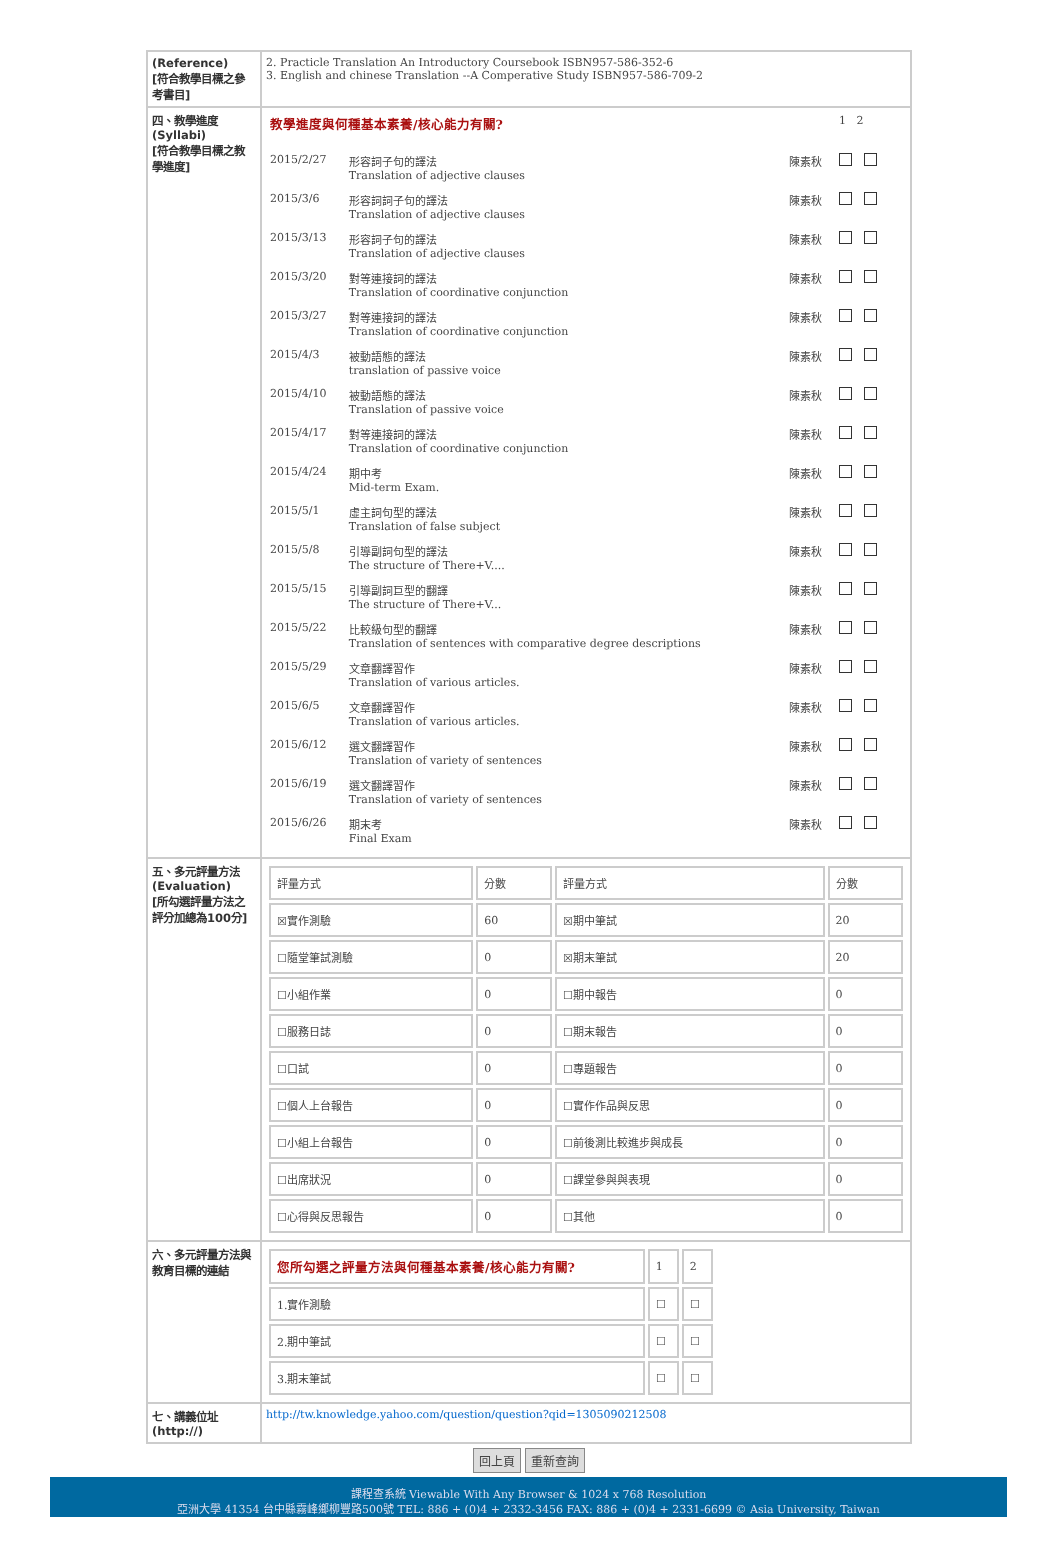| (Reference) [符合教學目標之參考書目] | 2. Practicle Translation An Introductory Coursebook ISBN957-586-352-6 3. English and chinese Translation --A Comperative Study ISBN957-586-709-2 |
| 四、教學進度 (Syllabi) [符合教學目標之教學進度] | / 教學進度與何種基本素養/核心能力有關? / / / 1 2 / / 2015/2/27 / 形容詞子句的譯法 Translation of adjective clauses / 陳素秋 / / / 2015/3/6 / 形容詞詞子句的譯法 Translation of adjective clauses / 陳素秋 / / / 2015/3/13 / 形容詞子句的譯法 Translation of adjective clauses / 陳素秋 / / / 2015/3/20 / 對等連接詞的譯法 Translation of coordinative conjunction / 陳素秋 / / / 2015/3/27 / 對等連接詞的譯法 Translation of coordinative conjunction / 陳素秋 / / / 2015/4/3 / 被動語態的譯法 translation of passive voice / 陳素秋 / / / 2015/4/10 / 被動語態的譯法 Translation of passive voice / 陳素秋 / / / 2015/4/17 / 對等連接詞的譯法 Translation of coordinative conjunction / 陳素秋 / / / 2015/4/24 / 期中考 Mid-term Exam. / 陳素秋 / / / 2015/5/1 / 虛主詞句型的譯法 Translation of false subject / 陳素秋 / / / 2015/5/8 / 引導副詞句型的譯法 The structure of There+V.... / 陳素秋 / / / 2015/5/15 / 引導副詞巨型的翻譯 The structure of There+V... / 陳素秋 / / / 2015/5/22 / 比較級句型的翻譯 Translation of sentences with comparative degree descriptions / 陳素秋 / / / 2015/5/29 / 文章翻譯習作 Translation of various articles. / 陳素秋 / / / 2015/6/5 / 文章翻譯習作 Translation of various articles. / 陳素秋 / / / 2015/6/12 / 選文翻譯習作 Translation of variety of sentences / 陳素秋 / / / 2015/6/19 / 選文翻譯習作 Translation of variety of sentences / 陳素秋 / / / 2015/6/26 / 期末考 Final Exam / 陳素秋 / / |
| 五、多元評量方法 (Evaluation) [所勾選評量方法之評分加總為100分] | / 評量方式 / 分數 / 評量方式 / 分數 / / ☒實作測驗 / 60 / ☒期中筆試 / 20 / / ☐隨堂筆試測驗 / 0 / ☒期末筆試 / 20 / / ☐小組作業 / 0 / ☐期中報告 / 0 / / ☐服務日誌 / 0 / ☐期末報告 / 0 / / ☐口試 / 0 / ☐專題報告 / 0 / / ☐個人上台報告 / 0 / ☐實作作品與反思 / 0 / / ☐小組上台報告 / 0 / ☐前後測比較進步與成長 / 0 / / ☐出席狀況 / 0 / ☐課堂參與與表現 / 0 / / ☐心得與反思報告 / 0 / ☐其他 / 0 / |
| 六、多元評量方法與教育目標的連結 | / 您所勾選之評量方法與何種基本素養/核心能力有關? / 1 / 2 / / 1.實作測驗 / ☐ / ☐ / / 2.期中筆試 / ☐ / ☐ / / 3.期末筆試 / ☐ / ☐ / |
| 七、講義位址(http://) | http://tw.knowledge.yahoo.com/question/question?qid=1305090212508 |
回上頁 重新查詢
課程查系統 Viewable With Any Browser & 1024 x 768 Resolution
亞洲大學 41354 台中縣霧峰鄉柳豐路500號 TEL: 886 + (0)4 + 2332-3456 FAX: 886 + (0)4 + 2331-6699 © Asia University, Taiwan